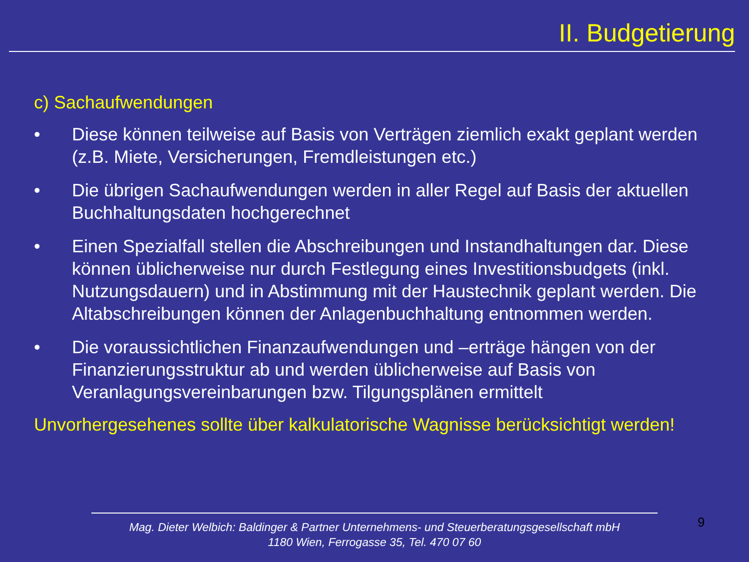II. Budgetierung
c) Sachaufwendungen
• Diese können teilweise auf Basis von Verträgen ziemlich exakt geplant werden (z.B. Miete, Versicherungen, Fremdleistungen etc.)
• Die übrigen Sachaufwendungen werden in aller Regel auf Basis der aktuellen Buchhaltungsdaten hochgerechnet
• Einen Spezialfall stellen die Abschreibungen und Instandhaltungen dar. Diese können üblicherweise nur durch Festlegung eines Investitionsbudgets (inkl. Nutzungsdauern) und in Abstimmung mit der Haustechnik geplant werden. Die Altabschreibungen können der Anlagenbuchhaltung entnommen werden.
• Die voraussichtlichen Finanzaufwendungen und –erträge hängen von der Finanzierungsstruktur ab und werden üblicherweise auf Basis von Veranlagungsvereinbarungen bzw. Tilgungsplänen ermittelt
Unvorhergesehenes sollte über kalkulatorische Wagnisse berücksichtigt werden!
Mag. Dieter Welbich: Baldinger & Partner Unternehmens- und Steuerberatungsgesellschaft mbH
1180 Wien, Ferrogasse 35, Tel. 470 07 60
9